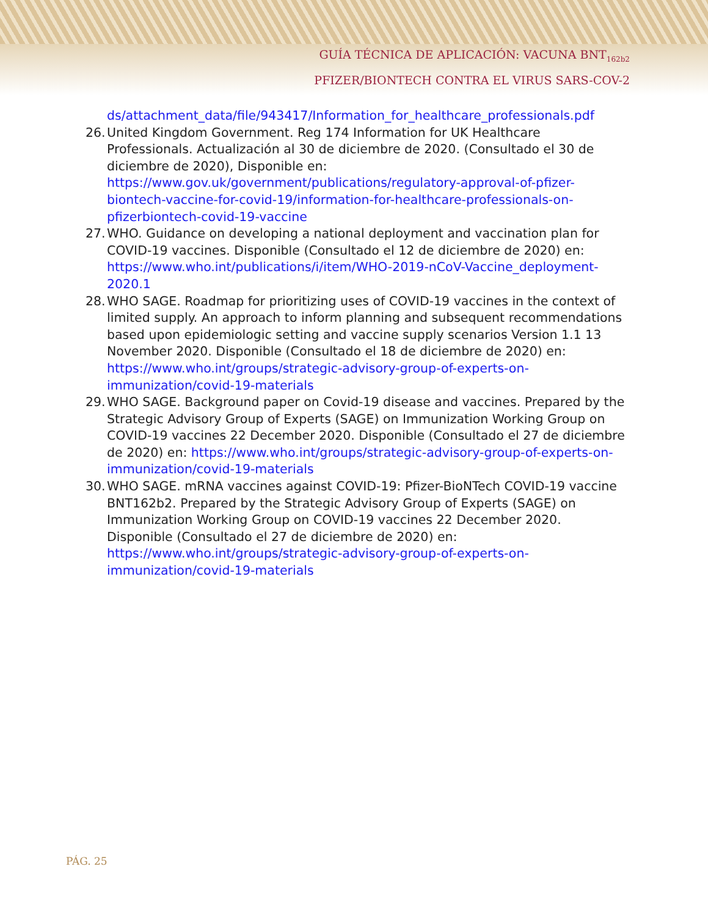GUÍA TÉCNICA DE APLICACIÓN: VACUNA BNT<sub>162b2</sub>
PFIZER/BIONTECH CONTRA EL VIRUS SARS-COV-2
ds/attachment_data/file/943417/Information_for_healthcare_professionals.pdf
26.
United Kingdom Government. Reg 174 Information for UK Healthcare Professionals. Actualización al 30 de diciembre de 2020. (Consultado el 30 de diciembre de 2020), Disponible en: https://www.gov.uk/government/publications/regulatory-approval-of-pfizer-biontech-vaccine-for-covid-19/information-for-healthcare-professionals-on-pfizerbiontech-covid-19-vaccine
27.
WHO. Guidance on developing a national deployment and vaccination plan for COVID-19 vaccines. Disponible (Consultado el 12 de diciembre de 2020) en: https://www.who.int/publications/i/item/WHO-2019-nCoV-Vaccine_deployment-2020.1
28.
WHO SAGE. Roadmap for prioritizing uses of COVID-19 vaccines in the context of limited supply. An approach to inform planning and subsequent recommendations based upon epidemiologic setting and vaccine supply scenarios Version 1.1 13 November 2020. Disponible (Consultado el 18 de diciembre de 2020) en: https://www.who.int/groups/strategic-advisory-group-of-experts-on-immunization/covid-19-materials
29.
WHO SAGE. Background paper on Covid-19 disease and vaccines. Prepared by the Strategic Advisory Group of Experts (SAGE) on Immunization Working Group on COVID-19 vaccines 22 December 2020. Disponible (Consultado el 27 de diciembre de 2020) en: https://www.who.int/groups/strategic-advisory-group-of-experts-on-immunization/covid-19-materials
30.
WHO SAGE. mRNA vaccines against COVID-19: Pfizer-BioNTech COVID-19 vaccine BNT162b2. Prepared by the Strategic Advisory Group of Experts (SAGE) on Immunization Working Group on COVID-19 vaccines 22 December 2020. Disponible (Consultado el 27 de diciembre de 2020) en: https://www.who.int/groups/strategic-advisory-group-of-experts-on-immunization/covid-19-materials
PÁG. 25